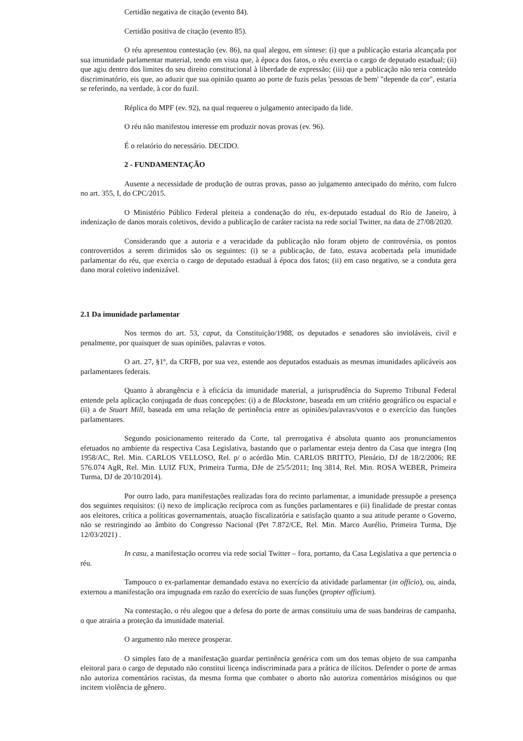Certidão negativa de citação (evento 84).
Certidão positiva de citação (evento 85).
O réu apresentou contestação (ev. 86), na qual alegou, em síntese: (i) que a publicação estaria alcançada por sua imunidade parlamentar material, tendo em vista que, à época dos fatos, o réu exercia o cargo de deputado estadual; (ii) que agiu dentro dos limites do seu direito constitucional à liberdade de expressão; (iii) que a publicação não teria conteúdo discriminatório, eis que, ao aduzir que sua opinião quanto ao porte de fuzis pelas 'pessoas de bem' "depende da cor", estaria se referindo, na verdade, à cor do fuzil.
Réplica do MPF (ev. 92), na qual requereu o julgamento antecipado da lide.
O réu não manifestou interesse em produzir novas provas (ev. 96).
É o relatório do necessário. DECIDO.
2 - FUNDAMENTAÇÃO
Ausente a necessidade de produção de outras provas, passo ao julgamento antecipado do mérito, com fulcro no art. 355, I, do CPC/2015.
O Ministério Público Federal pleiteia a condenação do réu, ex-deputado estadual do Rio de Janeiro, à indenização de danos morais coletivos, devido a publicação de caráter racista na rede social Twitter, na data de 27/08/2020.
Considerando que a autoria e a veracidade da publicação não foram objeto de controvérsia, os pontos controvertidos a serem dirimidos são os seguintes: (i) se a publicação, de fato, estava acobertada pela imunidade parlamentar do réu, que exercia o cargo de deputado estadual à época dos fatos; (ii) em caso negativo, se a conduta gera dano moral coletivo indenizável.
2.1 Da imunidade parlamentar
Nos termos do art. 53, caput, da Constituição/1988, os deputados e senadores são invioláveis, civil e penalmente, por quaisquer de suas opiniões, palavras e votos.
O art. 27, §1º, da CRFB, por sua vez, estende aos deputados estaduais as mesmas imunidades aplicáveis aos parlamentares federais.
Quanto à abrangência e à eficácia da imunidade material, a jurisprudência do Supremo Tribunal Federal entende pela aplicação conjugada de duas concepções: (i) a de Blackstone, baseada em um critério geográfico ou espacial e (ii) a de Stuart Mill, baseada em uma relação de pertinência entre as opiniões/palavras/votos e o exercício das funções parlamentares.
Segundo posicionamento reiterado da Corte, tal prerrogativa é absoluta quanto aos pronunciamentos efetuados no ambiente da respectiva Casa Legislativa, bastando que o parlamentar esteja dentro da Casa que integra (Inq 1958/AC, Rel. Min. CARLOS VELLOSO, Rel. p/ o acórdão Min. CARLOS BRITTO, Plenário, DJ de 18/2/2006; RE 576.074 AgR, Rel. Min. LUIZ FUX, Primeira Turma, DJe de 25/5/2011; Inq 3814, Rel. Min. ROSA WEBER, Primeira Turma, DJ de 20/10/2014).
Por outro lado, para manifestações realizadas fora do recinto parlamentar, a imunidade pressupõe a presença dos seguintes requisitos: (i) nexo de implicação recíproca com as funções parlamentares e (ii) finalidade de prestar contas aos eleitores, crítica a políticas governamentais, atuação fiscalizatória e satisfação quanto a sua atitude perante o Governo, não se restringindo ao âmbito do Congresso Nacional (Pet 7.872/CE, Rel. Min. Marco Aurélio, Primeira Turma, Dje 12/03/2021) .
In casu, a manifestação ocorreu via rede social Twitter – fora, portanto, da Casa Legislativa a que pertencia o réu.
Tampouco o ex-parlamentar demandado estava no exercício da atividade parlamentar (in officio), ou, ainda, externou a manifestação ora impugnada em razão do exercício de suas funções (propter officium).
Na contestação, o réu alegou que a defesa do porte de armas constituiu uma de suas bandeiras de campanha, o que atrairia a proteção da imunidade material.
O argumento não merece prosperar.
O simples fato de a manifestação guardar pertinência genérica com um dos temas objeto de sua campanha eleitoral para o cargo de deputado não constitui licença indiscriminada para a prática de ilícitos. Defender o porte de armas não autoriza comentários racistas, da mesma forma que combater o aborto não autoriza comentários misóginos ou que incitem violência de gênero.